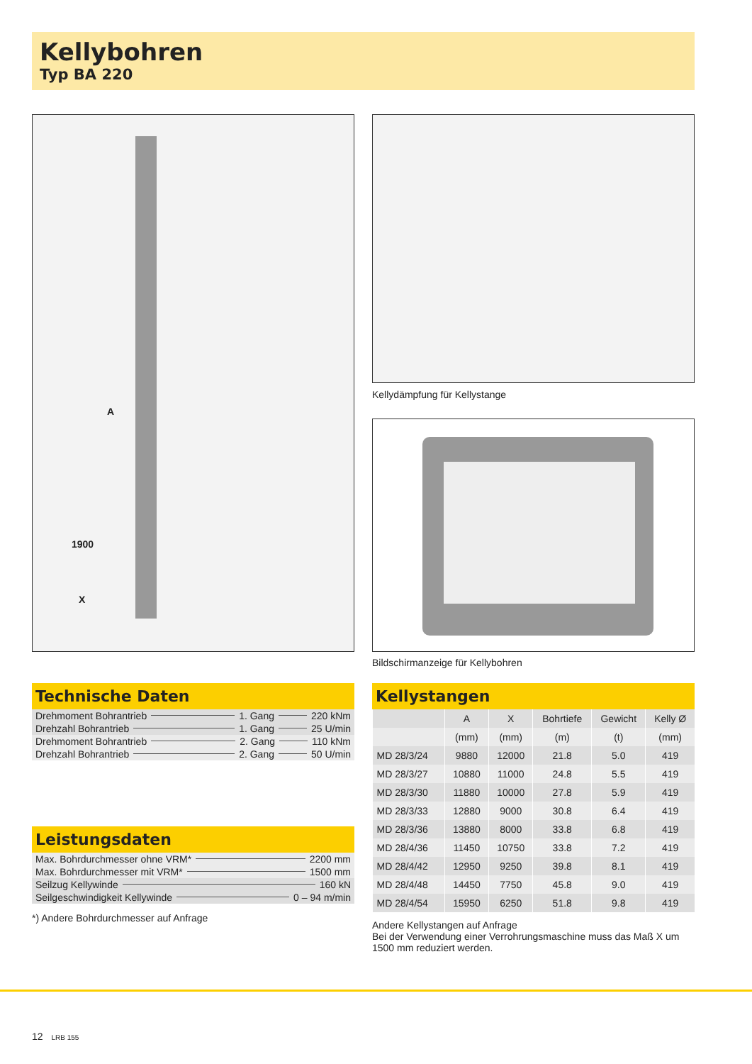Kellybohren
Typ BA 220
A
1900
X
Kellydämpfung für Kellystange
Bildschirmanzeige für Kellybohren
Technische Daten
Drehmoment Bohrantrieb 1. Gang 220 kNm
Drehzahl Bohrantrieb 1. Gang 25 U/min
Drehmoment Bohrantrieb 2. Gang 110 kNm
Drehzahl Bohrantrieb 2. Gang 50 U/min
Leistungsdaten
Max. Bohrdurchmesser ohne VRM* 2200 mm
Max. Bohrdurchmesser mit VRM* 1500 mm
Seilzug Kellywinde 160 kN
Seilgeschwindigkeit Kellywinde 0 – 94 m/min
*) Andere Bohrdurchmesser auf Anfrage
Kellystangen
| | A | X | Bohrtiefe | Gewicht | Kelly Ø |
| --- | --- | --- | --- | --- | --- |
| | (mm) | (mm) | (m) | (t) | (mm) |
| MD 28/3/24 | 9880 | 12000 | 21.8 | 5.0 | 419 |
| MD 28/3/27 | 10880 | 11000 | 24.8 | 5.5 | 419 |
| MD 28/3/30 | 11880 | 10000 | 27.8 | 5.9 | 419 |
| MD 28/3/33 | 12880 | 9000 | 30.8 | 6.4 | 419 |
| MD 28/3/36 | 13880 | 8000 | 33.8 | 6.8 | 419 |
| MD 28/4/36 | 11450 | 10750 | 33.8 | 7.2 | 419 |
| MD 28/4/42 | 12950 | 9250 | 39.8 | 8.1 | 419 |
| MD 28/4/48 | 14450 | 7750 | 45.8 | 9.0 | 419 |
| MD 28/4/54 | 15950 | 6250 | 51.8 | 9.8 | 419 |
Andere Kellystangen auf Anfrage
Bei der Verwendung einer Verrohrungsmaschine muss das Maß X um 1500 mm reduziert werden.
12 LRB 155